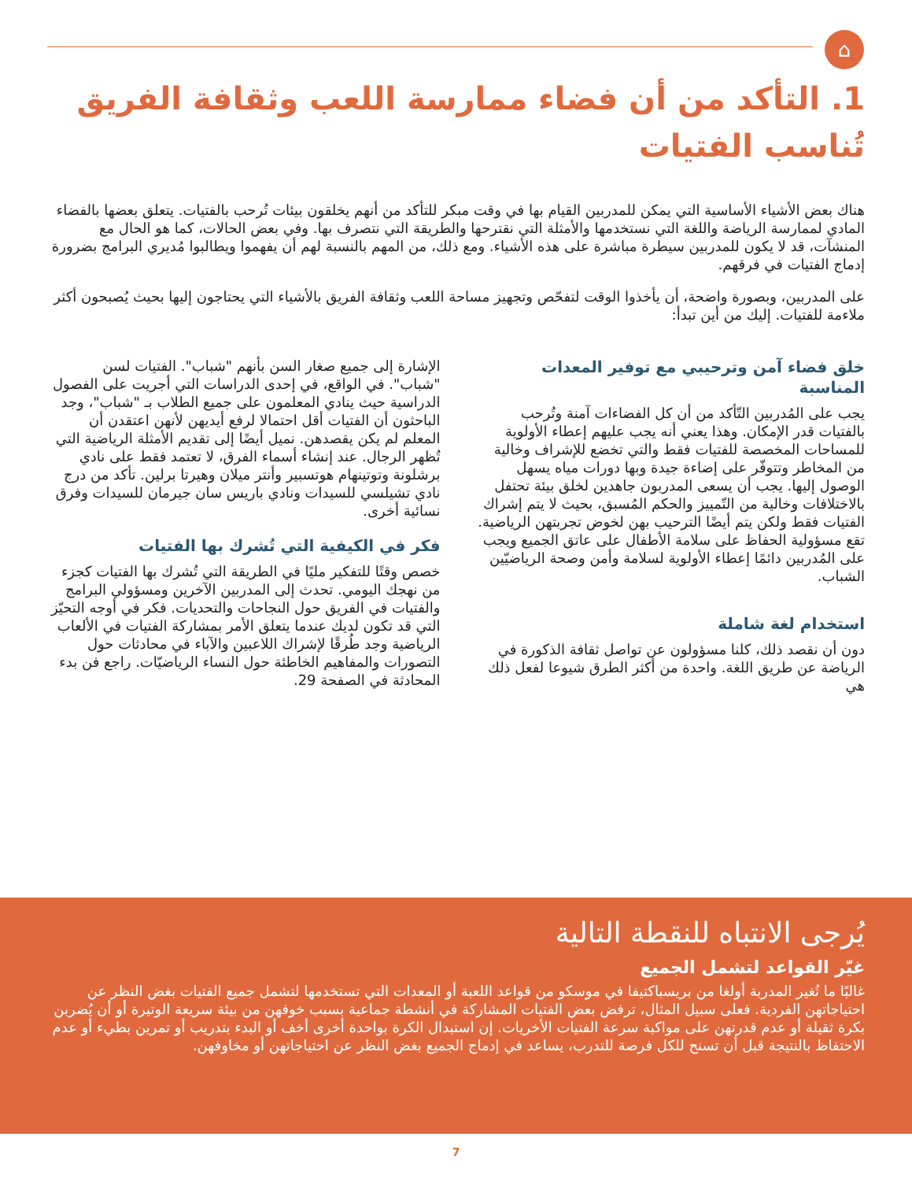⌂
1. التأكد من أن فضاء ممارسة اللعب وثقافة الفريق تُناسب الفتيات
هناك بعض الأشياء الأساسية التي يمكن للمدربين القيام بها في وقت مبكر للتأكد من أنهم يخلقون بيئات تُرحب بالفتيات. يتعلق بعضها بالفضاء المادي لممارسة الرياضة واللغة التي نستخدمها والأمثلة التي نقترحها والطريقة التي نتصرف بها. وفي بعض الحالات، كما هو الحال مع المنشآت، قد لا يكون للمدربين سيطرة مباشرة على هذه الأشياء. ومع ذلك، من المهم بالنسبة لهم أن يفهموا ويطالبوا مُديري البرامج بضرورة إدماج الفتيات في فرقهم.
على المدربين، وبصورة واضحة، أن يأخذوا الوقت لتفحّص وتجهيز مساحة اللعب وثقافة الفريق بالأشياء التي يحتاجون إليها بحيث يُصبحون أكثر ملاءمة للفتيات. إليك من أين تبدأ:
خلق فضاء آمن وترحيبي مع توفير المعدات المناسبة
يجب على المُدربين التّأكد من أن كل الفضاءات آمنة وتُرحب بالفتيات قدر الإمكان. وهذا يعني أنه يجب عليهم إعطاء الأولوية للمساحات المخصصة للفتيات فقط والتي تخضع للإشراف وخالية من المخاطر وتتوفّر على إضاءة جيدة وبها دورات مياه يسهل الوصول إليها. يجب أن يسعى المدربون جاهدين لخلق بيئة تحتفل بالاختلافات وخالية من التّمييز والحكم المُسبق، بحيث لا يتم إشراك الفتيات فقط ولكن يتم أيضًا الترحيب بهن لخوض تجربتهن الرياضية. تقع مسؤولية الحفاظ على سلامة الأطفال على عاتق الجميع ويجب على المُدربين دائمًا إعطاء الأولوية لسلامة وأمن وصحة الرياضيّين الشباب.
استخدام لغة شاملة
دون أن نقصد ذلك، كلنا مسؤولون عن تواصل ثقافة الذكورة في الرياضة عن طريق اللغة. واحدة من أكثر الطرق شيوعا لفعل ذلك هي
الإشارة إلى جميع صغار السن بأنهم "شباب". الفتيات لسن "شباب". في الواقع، في إحدى الدراسات التي أجريت على الفصول الدراسية حيث ينادي المعلمون على جميع الطلاب بـ "شباب"، وجد الباحثون أن الفتيات أقل احتمالا لرفع أيديهن لأنهن اعتقدن أن المعلم لم يكن يقصدهن. نميل أيضًا إلى تقديم الأمثلة الرياضية التي تُظهر الرجال. عند إنشاء أسماء الفرق، لا تعتمد فقط على نادي برشلونة وتوتينهام هوتسبير وأنتر ميلان وهيرتا برلين. تأكد من درج نادي تشيلسي للسيدات ونادي باريس سان جيرمان للسيدات وفرق نسائية أخرى.
فكر في الكيفية التي تُشرك بها الفتيات
خصص وقتًا للتفكير مليًا في الطريقة التي تُشرك بها الفتيات كجزء من نهجك اليومي. تحدث إلى المدربين الآخرين ومسؤولي البرامج والفتيات في الفريق حول النجاحات والتحديات. فكر في أوجه التحيّز التي قد تكون لديك عندما يتعلق الأمر بمشاركة الفتيات في الألعاب الرياضية وجد طُرقًا لإشراك اللاعبين والآباء في محادثات حول التصورات والمفاهيم الخاطئة حول النساء الرياضيّات. راجع فن بدء المحادثة في الصفحة 29.
يُرجى الانتباه للنقطة التالية
غيّر القواعد لتشمل الجميع
غالبًا ما تُغير المدربة أولغا من بريسباكتيفا في موسكو من قواعد اللعبة أو المعدات التي تستخدمها لتشمل جميع الفتيات بغض النظر عن احتياجاتهن الفردية. فعلى سبيل المثال، ترفض بعض الفتيات المشاركة في أنشطة جماعية بسبب خوفهن من بيئة سريعة الوتيرة أو أن يُضربن بكرة ثقيلة أو عدم قدرتهن على مواكبة سرعة الفتيات الأخريات. إن استبدال الكرة بواحدة أخرى أخف أو البدء بتدريب أو تمرين بطيء أو عدم الاحتفاظ بالنتيجة قبل أن تسنح للكل فرصة للتدرب، يساعد في إدماج الجميع بغض النظر عن احتياجاتهن أو مخاوفهن.
7